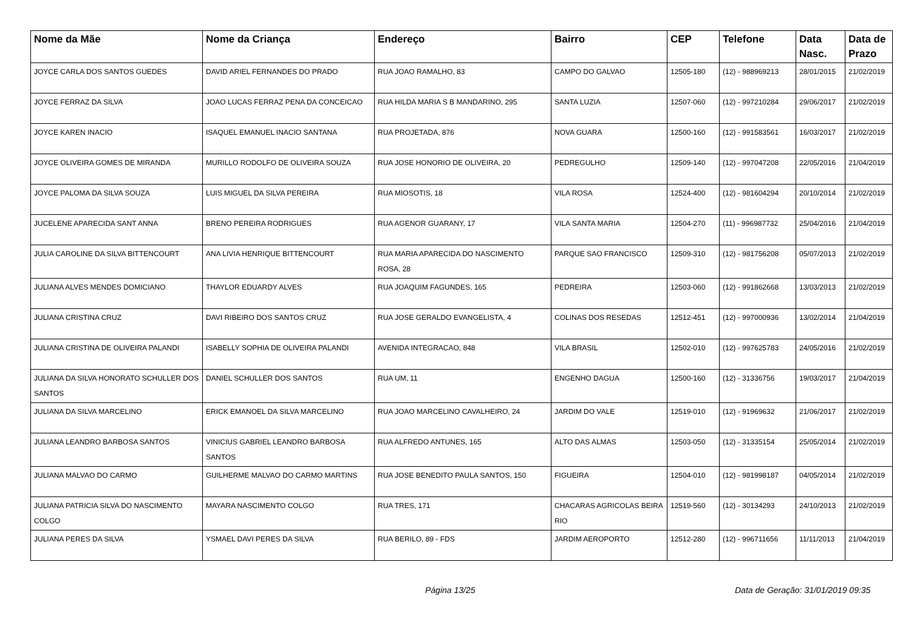| Nome da Mãe | Nome da Criança | Endereço | Bairro | CEP | Telefone | Data Nasc. | Data de Prazo |
| --- | --- | --- | --- | --- | --- | --- | --- |
| JOYCE CARLA DOS SANTOS GUEDES | DAVID ARIEL FERNANDES DO PRADO | RUA JOAO RAMALHO, 83 | CAMPO DO GALVAO | 12505-180 | (12) - 988969213 | 28/01/2015 | 21/02/2019 |
| JOYCE FERRAZ DA SILVA | JOAO LUCAS FERRAZ PENA DA CONCEICAO | RUA HILDA MARIA S B MANDARINO, 295 | SANTA LUZIA | 12507-060 | (12) - 997210284 | 29/06/2017 | 21/02/2019 |
| JOYCE KAREN INACIO | ISAQUEL EMANUEL INACIO SANTANA | RUA PROJETADA, 876 | NOVA GUARA | 12500-160 | (12) - 991583561 | 16/03/2017 | 21/02/2019 |
| JOYCE OLIVEIRA GOMES DE MIRANDA | MURILLO RODOLFO DE OLIVEIRA SOUZA | RUA JOSE HONORIO DE OLIVEIRA, 20 | PEDREGULHO | 12509-140 | (12) - 997047208 | 22/05/2016 | 21/04/2019 |
| JOYCE PALOMA DA SILVA SOUZA | LUIS MIGUEL DA SILVA PEREIRA | RUA MIOSOTIS, 18 | VILA ROSA | 12524-400 | (12) - 981604294 | 20/10/2014 | 21/02/2019 |
| JUCELENE APARECIDA SANT ANNA | BRENO PEREIRA RODRIGUES | RUA AGENOR GUARANY, 17 | VILA SANTA MARIA | 12504-270 | (11) - 996987732 | 25/04/2016 | 21/04/2019 |
| JULIA CAROLINE DA SILVA BITTENCOURT | ANA LIVIA HENRIQUE BITTENCOURT | RUA MARIA APARECIDA DO NASCIMENTO ROSA, 28 | PARQUE SAO FRANCISCO | 12509-310 | (12) - 981756208 | 05/07/2013 | 21/02/2019 |
| JULIANA ALVES MENDES DOMICIANO | THAYLOR EDUARDY ALVES | RUA JOAQUIM FAGUNDES, 165 | PEDREIRA | 12503-060 | (12) - 991862668 | 13/03/2013 | 21/02/2019 |
| JULIANA CRISTINA CRUZ | DAVI RIBEIRO DOS SANTOS CRUZ | RUA JOSE GERALDO EVANGELISTA, 4 | COLINAS DOS RESEDAS | 12512-451 | (12) - 997000936 | 13/02/2014 | 21/04/2019 |
| JULIANA CRISTINA DE OLIVEIRA PALANDI | ISABELLY SOPHIA DE OLIVEIRA PALANDI | AVENIDA INTEGRACAO, 848 | VILA BRASIL | 12502-010 | (12) - 997625783 | 24/05/2016 | 21/02/2019 |
| JULIANA DA SILVA HONORATO SCHULLER DOS SANTOS | DANIEL SCHULLER DOS SANTOS | RUA UM, 11 | ENGENHO DAGUA | 12500-160 | (12) - 31336756 | 19/03/2017 | 21/04/2019 |
| JULIANA DA SILVA MARCELINO | ERICK EMANOEL DA SILVA MARCELINO | RUA JOAO MARCELINO CAVALHEIRO, 24 | JARDIM DO VALE | 12519-010 | (12) - 91969632 | 21/06/2017 | 21/02/2019 |
| JULIANA LEANDRO BARBOSA SANTOS | VINICIUS GABRIEL LEANDRO BARBOSA SANTOS | RUA ALFREDO ANTUNES, 165 | ALTO DAS ALMAS | 12503-050 | (12) - 31335154 | 25/05/2014 | 21/02/2019 |
| JULIANA MALVAO DO CARMO | GUILHERME MALVAO DO CARMO MARTINS | RUA JOSE BENEDITO PAULA SANTOS, 150 | FIGUEIRA | 12504-010 | (12) - 981998187 | 04/05/2014 | 21/02/2019 |
| JULIANA PATRICIA SILVA DO NASCIMENTO COLGO | MAYARA NASCIMENTO COLGO | RUA TRES, 171 | CHACARAS AGRICOLAS BEIRA RIO | 12519-560 | (12) - 30134293 | 24/10/2013 | 21/02/2019 |
| JULIANA PERES DA SILVA | YSMAEL DAVI PERES DA SILVA | RUA BERILO, 89 - FDS | JARDIM AEROPORTO | 12512-280 | (12) - 996711656 | 11/11/2013 | 21/04/2019 |
Página 13/25 Data de Geração: 31/01/2019 09:35